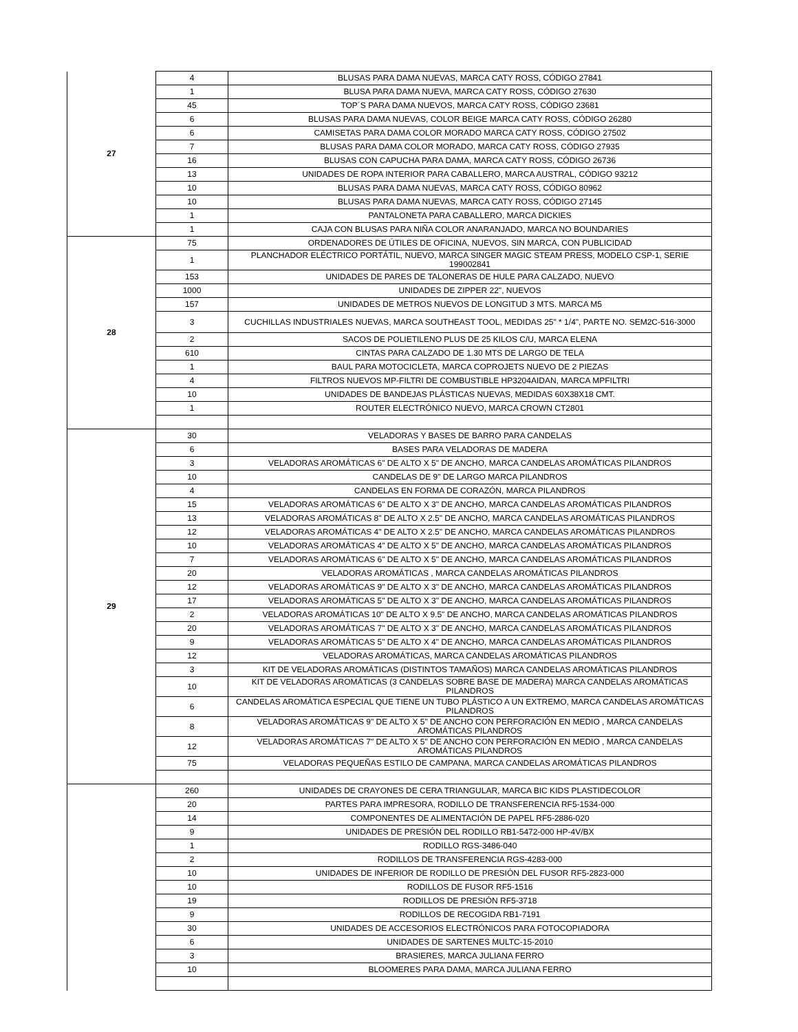| 27 | 4 | BLUSAS PARA DAMA NUEVAS, MARCA CATY ROSS, CÓDIGO 27841 |
| | 1 | BLUSA PARA DAMA NUEVA, MARCA CATY ROSS, CÓDIGO 27630 |
| | 45 | TOP´S PARA DAMA NUEVOS, MARCA CATY ROSS, CÓDIGO 23681 |
| | 6 | BLUSAS PARA DAMA NUEVAS, COLOR BEIGE MARCA CATY ROSS, CÓDIGO 26280 |
| | 6 | CAMISETAS PARA DAMA COLOR MORADO MARCA CATY ROSS, CÓDIGO 27502 |
| | 7 | BLUSAS PARA DAMA COLOR MORADO, MARCA CATY ROSS, CÓDIGO 27935 |
| | 16 | BLUSAS CON CAPUCHA PARA DAMA, MARCA CATY ROSS, CÓDIGO 26736 |
| | 13 | UNIDADES DE ROPA INTERIOR PARA CABALLERO, MARCA AUSTRAL, CÓDIGO 93212 |
| | 10 | BLUSAS PARA DAMA NUEVAS, MARCA CATY ROSS, CÓDIGO 80962 |
| | 10 | BLUSAS PARA DAMA NUEVAS, MARCA CATY ROSS, CÓDIGO 27145 |
| | 1 | PANTALONETA PARA CABALLERO, MARCA DICKIES |
| | 1 | CAJA CON BLUSAS PARA NIÑA COLOR ANARANJADO, MARCA NO BOUNDARIES |
| 28 | 75 | ORDENADORES DE ÚTILES DE OFICINA, NUEVOS, SIN MARCA, CON PUBLICIDAD |
| | 1 | PLANCHADOR ELÉCTRICO PORTÁTIL, NUEVO, MARCA SINGER MAGIC STEAM PRESS, MODELO CSP-1, SERIE 199002841 |
| | 153 | UNIDADES DE PARES DE TALONERAS DE HULE PARA CALZADO, NUEVO |
| | 1000 | UNIDADES DE ZIPPER 22", NUEVOS |
| | 157 | UNIDADES DE METROS NUEVOS DE LONGITUD 3 MTS. MARCA M5 |
| | 3 | CUCHILLAS INDUSTRIALES NUEVAS, MARCA SOUTHEAST TOOL, MEDIDAS 25" * 1/4", PARTE NO. SEM2C-516-3000 |
| | 2 | SACOS DE POLIETILENO PLUS DE 25 KILOS C/U, MARCA ELENA |
| | 610 | CINTAS PARA CALZADO DE 1.30 MTS DE LARGO DE TELA |
| | 1 | BAUL PARA MOTOCICLETA, MARCA COPROJETS NUEVO DE 2 PIEZAS |
| | 4 | FILTROS NUEVOS MP-FILTRI DE COMBUSTIBLE HP3204AIDAN, MARCA MPFILTRI |
| | 10 | UNIDADES DE BANDEJAS PLÁSTICAS NUEVAS, MEDIDAS 60X38X18 CMT. |
| | 1 | ROUTER ELECTRÓNICO NUEVO, MARCA CROWN CT2801 |
| 29 | 30 | VELADORAS Y BASES DE BARRO PARA CANDELAS |
| | 6 | BASES PARA VELADORAS DE MADERA |
| | 3 | VELADORAS AROMÁTICAS 6" DE ALTO X 5" DE ANCHO, MARCA CANDELAS AROMÁTICAS PILANDROS |
| | 10 | CANDELAS DE 9" DE LARGO MARCA PILANDROS |
| | 4 | CANDELAS EN FORMA DE CORAZÓN, MARCA PILANDROS |
| | 15 | VELADORAS AROMÁTICAS 6" DE ALTO X 3" DE ANCHO, MARCA CANDELAS AROMÁTICAS PILANDROS |
| | 13 | VELADORAS AROMÁTICAS 8" DE ALTO X 2.5" DE ANCHO, MARCA CANDELAS AROMÁTICAS PILANDROS |
| | 12 | VELADORAS AROMÁTICAS 4" DE ALTO X 2.5" DE ANCHO, MARCA CANDELAS AROMÁTICAS PILANDROS |
| | 10 | VELADORAS AROMÁTICAS 4" DE ALTO X 5" DE ANCHO, MARCA CANDELAS AROMÁTICAS PILANDROS |
| | 7 | VELADORAS AROMÁTICAS 6" DE ALTO X 5" DE ANCHO, MARCA CANDELAS AROMÁTICAS PILANDROS |
| | 20 | VELADORAS AROMÁTICAS , MARCA CANDELAS AROMÁTICAS PILANDROS |
| | 12 | VELADORAS AROMÁTICAS 9" DE ALTO X 3" DE ANCHO, MARCA CANDELAS AROMÁTICAS PILANDROS |
| | 17 | VELADORAS AROMÁTICAS 5" DE ALTO X 3" DE ANCHO, MARCA CANDELAS AROMÁTICAS PILANDROS |
| | 2 | VELADORAS AROMÁTICAS 10" DE ALTO X 9.5" DE ANCHO, MARCA CANDELAS AROMÁTICAS PILANDROS |
| | 20 | VELADORAS AROMÁTICAS 7" DE ALTO X 3" DE ANCHO, MARCA CANDELAS AROMÁTICAS PILANDROS |
| | 9 | VELADORAS AROMÁTICAS 5" DE ALTO X 4" DE ANCHO, MARCA CANDELAS AROMÁTICAS PILANDROS |
| | 12 | VELADORAS AROMÁTICAS, MARCA CANDELAS AROMÁTICAS PILANDROS |
| | 3 | KIT DE VELADORAS AROMÁTICAS (DISTINTOS TAMAÑOS) MARCA CANDELAS AROMÁTICAS PILANDROS |
| | 10 | KIT DE VELADORAS AROMÁTICAS (3 CANDELAS SOBRE BASE DE MADERA) MARCA CANDELAS AROMÁTICAS PILANDROS |
| | 6 | CANDELAS AROMÁTICA ESPECIAL QUE TIENE UN TUBO PLÁSTICO A UN EXTREMO, MARCA CANDELAS AROMÁTICAS PILANDROS |
| | 8 | VELADORAS AROMÁTICAS 9" DE ALTO X 5" DE ANCHO CON PERFORACIÓN EN MEDIO , MARCA CANDELAS AROMÁTICAS PILANDROS |
| | 12 | VELADORAS AROMÁTICAS 7" DE ALTO X 5" DE ANCHO CON PERFORACIÓN EN MEDIO , MARCA CANDELAS AROMÁTICAS PILANDROS |
| | 75 | VELADORAS PEQUEÑAS ESTILO DE CAMPANA, MARCA CANDELAS AROMÁTICAS PILANDROS |
| | 260 | UNIDADES DE CRAYONES DE CERA TRIANGULAR, MARCA BIC KIDS PLASTIDECOLOR |
| | 20 | PARTES PARA IMPRESORA, RODILLO DE TRANSFERENCIA RF5-1534-000 |
| | 14 | COMPONENTES DE ALIMENTACIÓN DE PAPEL RF5-2886-020 |
| | 9 | UNIDADES DE PRESIÓN DEL RODILLO RB1-5472-000 HP-4V/BX |
| | 1 | RODILLO RGS-3486-040 |
| | 2 | RODILLOS DE TRANSFERENCIA RGS-4283-000 |
| | 10 | UNIDADES DE INFERIOR DE RODILLO DE PRESIÓN DEL FUSOR RF5-2823-000 |
| | 10 | RODILLOS DE FUSOR RF5-1516 |
| | 19 | RODILLOS DE PRESIÓN RF5-3718 |
| | 9 | RODILLOS DE RECOGIDA RB1-7191 |
| | 30 | UNIDADES DE ACCESORIOS ELECTRÓNICOS PARA FOTOCOPIADORA |
| | 6 | UNIDADES DE SARTENES MULTC-15-2010 |
| | 3 | BRASIERES, MARCA JULIANA FERRO |
| | 10 | BLOOMERES PARA DAMA, MARCA JULIANA FERRO |